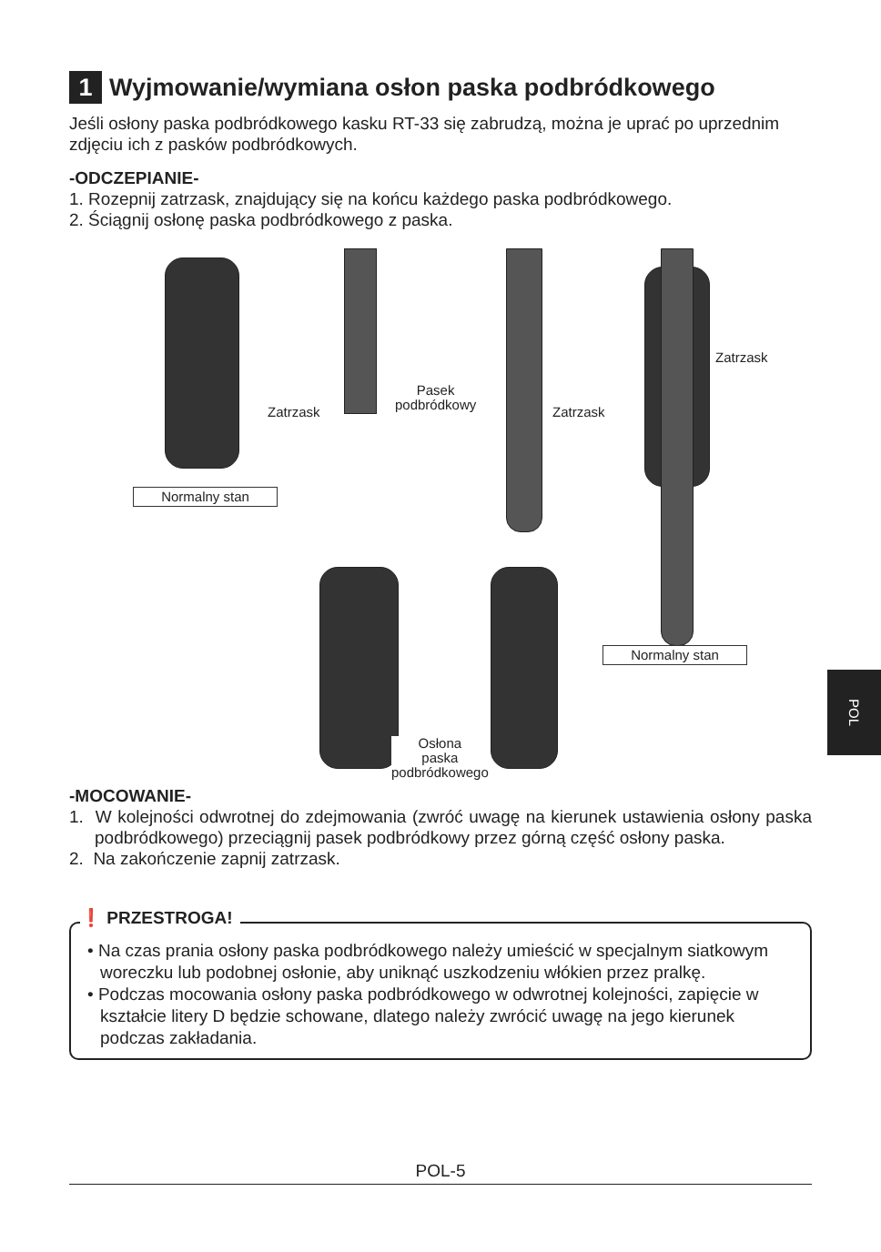1 Wyjmowanie/wymiana osłon paska podbródkowego
Jeśli osłony paska podbródkowego kasku RT-33 się zabrudzą, można je uprać po uprzednim zdjęciu ich z pasków podbródkowych.
-ODCZEPIANIE-
1. Rozepnij zatrzask, znajdujący się na końcu każdego paska podbródkowego.
2. Ściągnij osłonę paska podbródkowego z paska.
Normalny stan
Normalny stan
Zatrzask
Pasek
podbródkowy
Zatrzask
Zatrzask
Osłona
paska
podbródkowego
-MOCOWANIE-
1. W kolejności odwrotnej do zdejmowania (zwróć uwagę na kierunek ustawienia osłony paska podbródkowego) przeciągnij pasek podbródkowy przez górną część osłony paska.
2. Na zakończenie zapnij zatrzask.
❗ PRZESTROGA!
• Na czas prania osłony paska podbródkowego należy umieścić w specjalnym siatkowym woreczku lub podobnej osłonie, aby uniknąć uszkodzeniu włókien przez pralkę.
• Podczas mocowania osłony paska podbródkowego w odwrotnej kolejności, zapięcie w kształcie litery D będzie schowane, dlatego należy zwrócić uwagę na jego kierunek podczas zakładania.
POL
POL-5